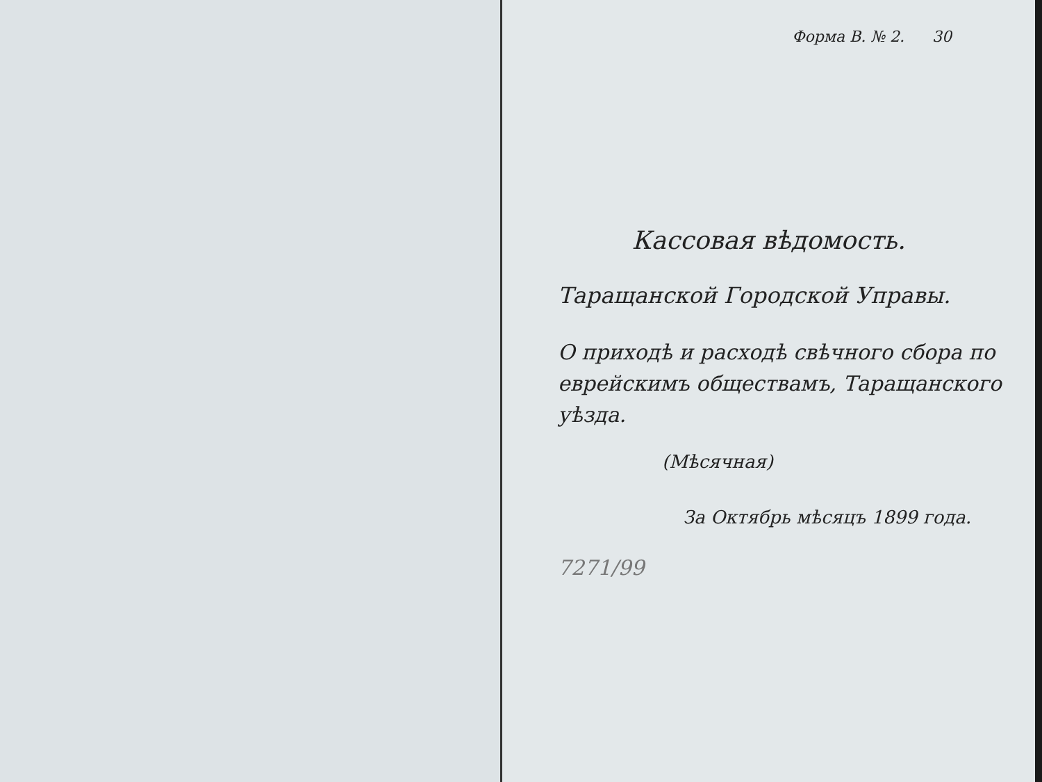Форма В. № 2. 30
Кассовая вѣдомость.
Таращанской Городской Управы.
О приходѣ и расходѣ свѣчного сбора по еврейскимъ обществамъ, Таращанского уѣзда.
(Мѣсячная)
За Октябрь мѣсяцъ 1899 года.
7271/99